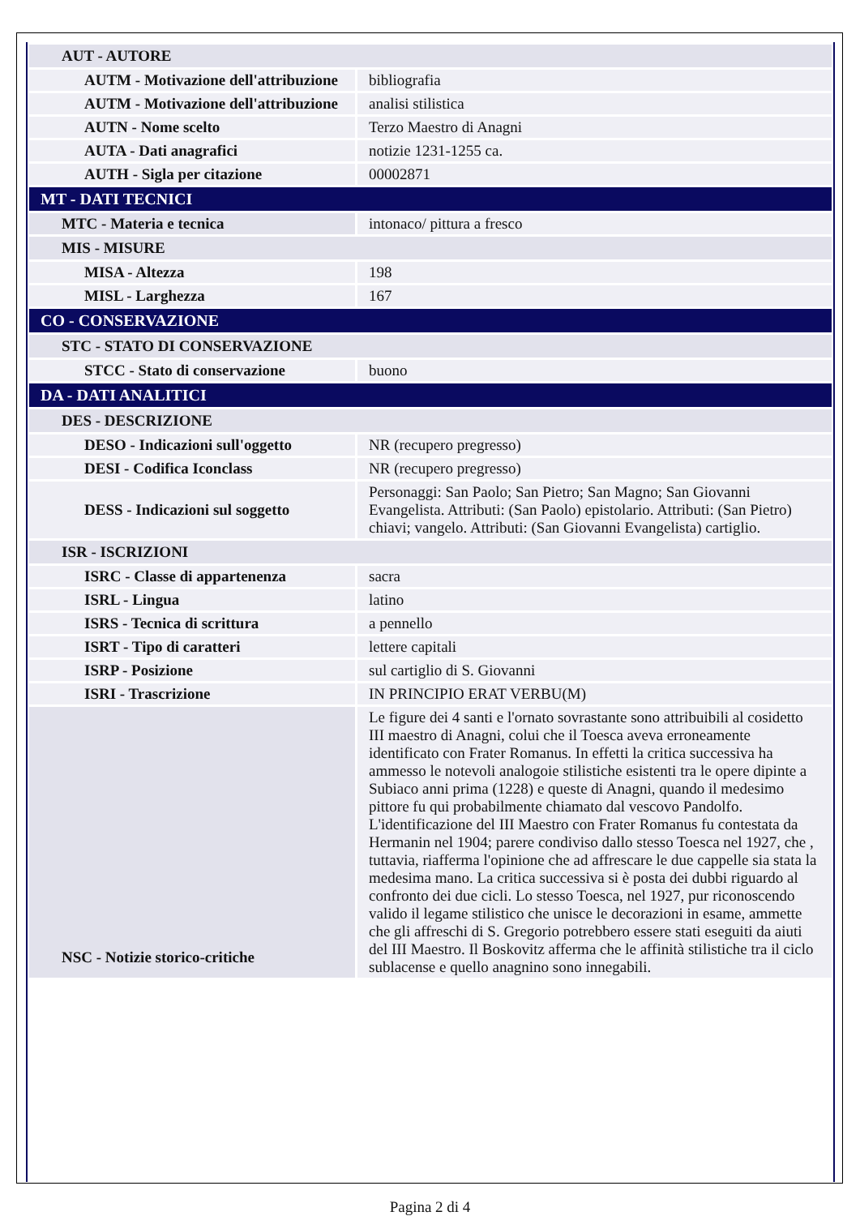| AUT - AUTORE | |
| AUTM - Motivazione dell'attribuzione | bibliografia |
| AUTM - Motivazione dell'attribuzione | analisi stilistica |
| AUTN - Nome scelto | Terzo Maestro di Anagni |
| AUTA - Dati anagrafici | notizie 1231-1255 ca. |
| AUTH - Sigla per citazione | 00002871 |
| MT - DATI TECNICI | |
| MTC - Materia e tecnica | intonaco/ pittura a fresco |
| MIS - MISURE | |
| MISA - Altezza | 198 |
| MISL - Larghezza | 167 |
| CO - CONSERVAZIONE | |
| STC - STATO DI CONSERVAZIONE | |
| STCC - Stato di conservazione | buono |
| DA - DATI ANALITICI | |
| DES - DESCRIZIONE | |
| DESO - Indicazioni sull'oggetto | NR (recupero pregresso) |
| DESI - Codifica Iconclass | NR (recupero pregresso) |
| DESS - Indicazioni sul soggetto | Personaggi: San Paolo; San Pietro; San Magno; San Giovanni Evangelista. Attributi: (San Paolo) epistolario. Attributi: (San Pietro) chiavi; vangelo. Attributi: (San Giovanni Evangelista) cartiglio. |
| ISR - ISCRIZIONI | |
| ISRC - Classe di appartenenza | sacra |
| ISRL - Lingua | latino |
| ISRS - Tecnica di scrittura | a pennello |
| ISRT - Tipo di caratteri | lettere capitali |
| ISRP - Posizione | sul cartiglio di S. Giovanni |
| ISRI - Trascrizione | IN PRINCIPIO ERAT VERBU(M) |
| NSC - Notizie storico-critiche | Le figure dei 4 santi e l'ornato sovrastante sono attribuibili al cosidetto III maestro di Anagni, colui che il Toesca aveva erroneamente identificato con Frater Romanus. In effetti la critica successiva ha ammesso le notevoli analogoie stilistiche esistenti tra le opere dipinte a Subiaco anni prima (1228) e queste di Anagni, quando il medesimo pittore fu qui probabilmente chiamato dal vescovo Pandolfo. L'identificazione del III Maestro con Frater Romanus fu contestata da Hermanin nel 1904; parere condiviso dallo stesso Toesca nel 1927, che , tuttavia, riafferma l'opinione che ad affrescare le due cappelle sia stata la medesima mano. La critica successiva si è posta dei dubbi riguardo al confronto dei due cicli. Lo stesso Toesca, nel 1927, pur riconoscendo valido il legame stilistico che unisce le decorazioni in esame, ammette che gli affreschi di S. Gregorio potrebbero essere stati eseguiti da aiuti del III Maestro. Il Boskovitz afferma che le affinità stilistiche tra il ciclo sublacense e quello anagnino sono innegabili. |
Pagina 2 di 4